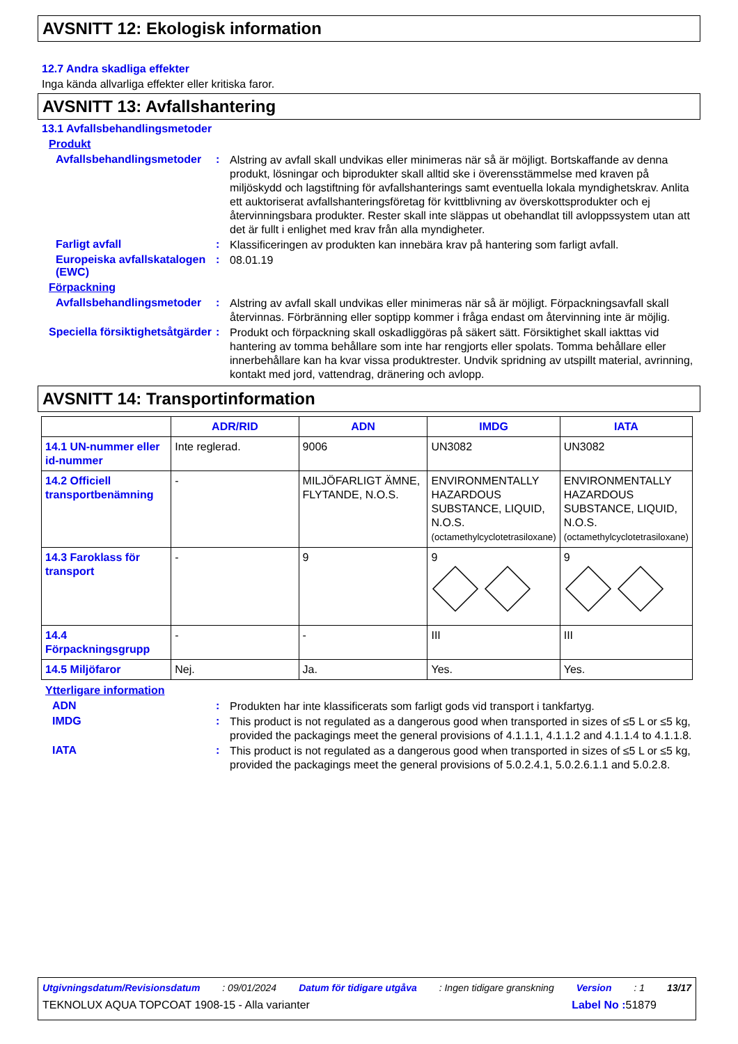AVSNITT 12: Ekologisk information
12.7 Andra skadliga effekter
Inga kända allvarliga effekter eller kritiska faror.
AVSNITT 13: Avfallshantering
13.1 Avfallsbehandlingsmetoder
Produkt
Avfallsbehandlingsmetoder :
Alstring av avfall skall undvikas eller minimeras när så är möjligt. Bortskaffande av denna produkt, lösningar och biprodukter skall alltid ske i överensstämmelse med kraven på miljöskydd och lagstiftning för avfallshanterings samt eventuella lokala myndighetskrav. Anlita ett auktoriserat avfallshanteringsföretag för kvittblivning av överskottsprodukter och ej återvinningsbara produkter. Rester skall inte släppas ut obehandlat till avloppssystem utan att det är fullt i enlighet med krav från alla myndigheter.
Farligt avfall :
Klassificeringen av produkten kan innebära krav på hantering som farligt avfall.
Europeiska avfallskatalogen (EWC)
:
08.01.19
Förpackning
Avfallsbehandlingsmetoder :
Alstring av avfall skall undvikas eller minimeras när så är möjligt. Förpackningsavfall skall återvinnas. Förbränning eller soptipp kommer i fråga endast om återvinning inte är möjlig.
Speciella försiktighetsåtgärder
:
Produkt och förpackning skall oskadliggöras på säkert sätt. Försiktighet skall iakttas vid hantering av tomma behållare som inte har rengjorts eller spolats. Tomma behållare eller innerbehållare kan ha kvar vissa produktrester. Undvik spridning av utspillt material, avrinning, kontakt med jord, vattendrag, dränering och avlopp.
AVSNITT 14: Transportinformation
| | ADR/RID | ADN | IMDG | IATA |
| --- | --- | --- | --- | --- |
| 14.1 UN-nummer eller id-nummer | Inte reglerad. | 9006 | UN3082 | UN3082 |
| 14.2 Officiell transportbenämning | - | MILJÖFARLIGT ÄMNE, FLYTANDE, N.O.S. | ENVIRONMENTALLY HAZARDOUS SUBSTANCE, LIQUID, N.O.S. (octamethylcyclotetrasiloxane) | ENVIRONMENTALLY HAZARDOUS SUBSTANCE, LIQUID, N.O.S. (octamethylcyclotetrasiloxane) |
| 14.3 Faroklass för transport | - | 9 | 9 | 9 |
| 14.4 Förpackningsgrupp | - | - | III | III |
| 14.5 Miljöfaror | Nej. | Ja. | Yes. | Yes. |
Ytterligare information
ADN :
Produkten har inte klassificerats som farligt gods vid transport i tankfartyg.
IMDG :
This product is not regulated as a dangerous good when transported in sizes of ≤5 L or ≤5 kg, provided the packagings meet the general provisions of 4.1.1.1, 4.1.1.2 and 4.1.1.4 to 4.1.1.8.
IATA :
This product is not regulated as a dangerous good when transported in sizes of ≤5 L or ≤5 kg, provided the packagings meet the general provisions of 5.0.2.4.1, 5.0.2.6.1.1 and 5.0.2.8.
Utgivningsdatum/Revisionsdatum : 09/01/2024 Datum för tidigare utgåva : Ingen tidigare granskning Version : 1 13/17
TEKNOLUX AQUA TOPCOAT 1908-15 - Alla varianter Label No : 51879